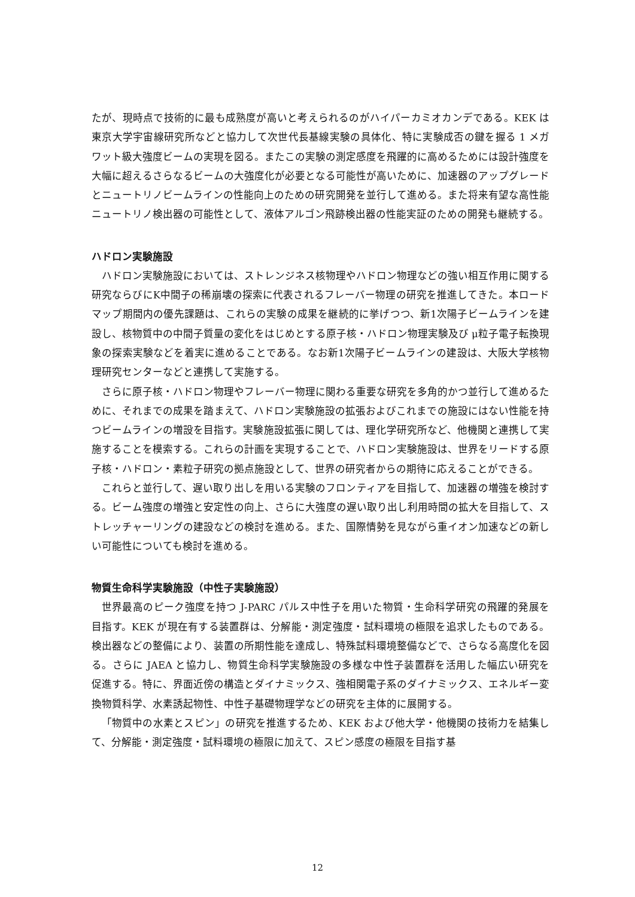たが、現時点で技術的に最も成熟度が高いと考えられるのがハイパーカミオカンデである。KEK は東京大学宇宙線研究所などと協力して次世代長基線実験の具体化、特に実験成否の鍵を握る 1 メガワット級大強度ビームの実現を図る。またこの実験の測定感度を飛躍的に高めるためには設計強度を大幅に超えるさらなるビームの大強度化が必要となる可能性が高いために、加速器のアップグレードとニュートリノビームラインの性能向上のための研究開発を並行して進める。また将来有望な高性能ニュートリノ検出器の可能性として、液体アルゴン飛跡検出器の性能実証のための開発も継続する。
ハドロン実験施設
ハドロン実験施設においては、ストレンジネス核物理やハドロン物理などの強い相互作用に関する研究ならびにK中間子の稀崩壊の探索に代表されるフレーバー物理の研究を推進してきた。本ロードマップ期間内の優先課題は、これらの実験の成果を継続的に挙げつつ、新1次陽子ビームラインを建設し、核物質中の中間子質量の変化をはじめとする原子核・ハドロン物理実験及び μ粒子電子転換現象の探索実験などを着実に進めることである。なお新1次陽子ビームラインの建設は、大阪大学核物理研究センターなどと連携して実施する。
さらに原子核・ハドロン物理やフレーバー物理に関わる重要な研究を多角的かつ並行して進めるために、それまでの成果を踏まえて、ハドロン実験施設の拡張およびこれまでの施設にはない性能を持つビームラインの増設を目指す。実験施設拡張に関しては、理化学研究所など、他機関と連携して実施することを模索する。これらの計画を実現することで、ハドロン実験施設は、世界をリードする原子核・ハドロン・素粒子研究の拠点施設として、世界の研究者からの期待に応えることができる。
これらと並行して、遅い取り出しを用いる実験のフロンティアを目指して、加速器の増強を検討する。ビーム強度の増強と安定性の向上、さらに大強度の遅い取り出し利用時間の拡大を目指して、ストレッチャーリングの建設などの検討を進める。また、国際情勢を見ながら重イオン加速などの新しい可能性についても検討を進める。
物質生命科学実験施設（中性子実験施設）
世界最高のピーク強度を持つ J-PARC パルス中性子を用いた物質・生命科学研究の飛躍的発展を目指す。KEK が現在有する装置群は、分解能・測定強度・試料環境の極限を追求したものである。検出器などの整備により、装置の所期性能を達成し、特殊試料環境整備などで、さらなる高度化を図る。さらに JAEA と協力し、物質生命科学実験施設の多様な中性子装置群を活用した幅広い研究を促進する。特に、界面近傍の構造とダイナミックス、強相関電子系のダイナミックス、エネルギー変換物質科学、水素誘起物性、中性子基礎物理学などの研究を主体的に展開する。
「物質中の水素とスピン」の研究を推進するため、KEK および他大学・他機関の技術力を結集して、分解能・測定強度・試料環境の極限に加えて、スピン感度の極限を目指す基
12